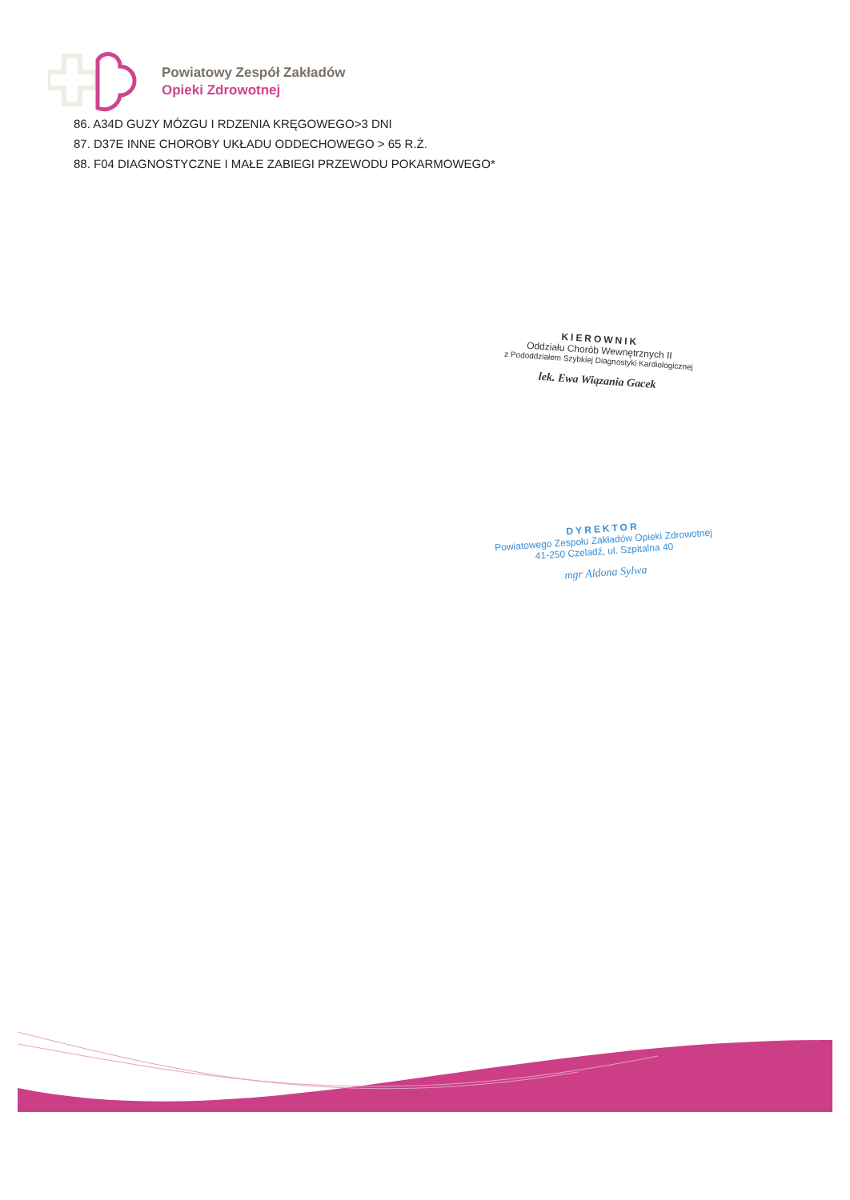Powiatowy Zespół Zakładów
Opieki Zdrowotnej
86. A34D GUZY MÓZGU I RDZENIA KRĘGOWEGO>3 DNI
87. D37E INNE CHOROBY UKŁADU ODDECHOWEGO > 65 R.Ż.
88. F04 DIAGNOSTYCZNE I MAŁE ZABIEGI PRZEWODU POKARMOWEGO*
KIEROWNIK
Oddziału Chorób Wewnętrznych II
z Pododdziałem Szybkiej Diagnostyki Kardiologicznej
lek. Ewa Wiązania Gacek
DYREKTOR
Powiatowego Zespołu Zakładów Opieki Zdrowotnej
41-250 Czeladź, ul. Szpitalna 40
mgr Aldona Sylwa